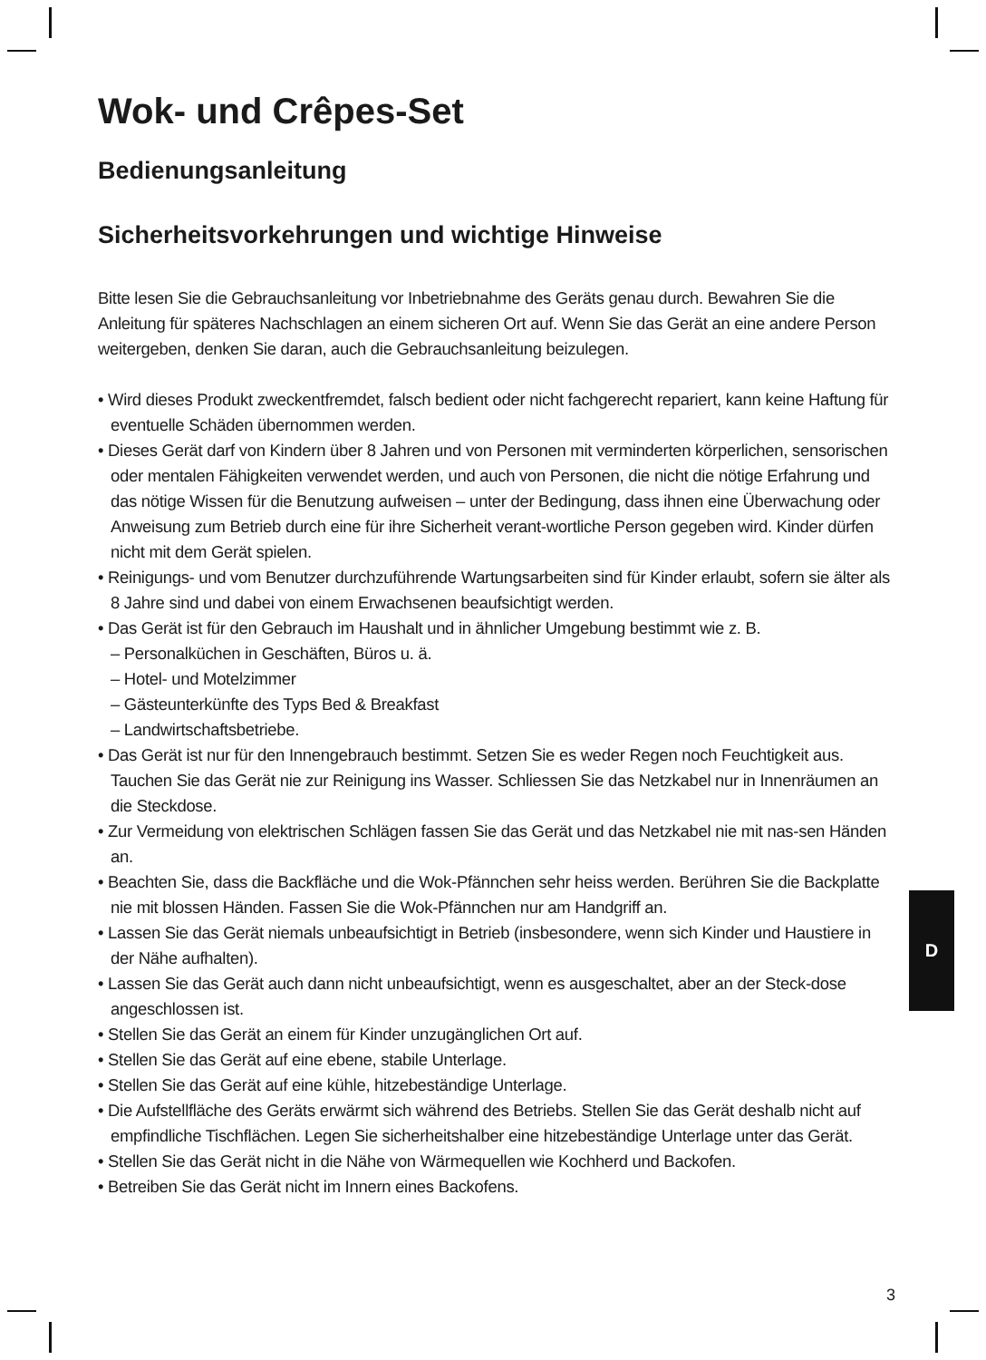Wok- und Crêpes-Set
Bedienungsanleitung
Sicherheitsvorkehrungen und wichtige Hinweise
Bitte lesen Sie die Gebrauchsanleitung vor Inbetriebnahme des Geräts genau durch. Bewahren Sie die Anleitung für späteres Nachschlagen an einem sicheren Ort auf. Wenn Sie das Gerät an eine andere Person weitergeben, denken Sie daran, auch die Gebrauchsanleitung beizulegen.
• Wird dieses Produkt zweckentfremdet, falsch bedient oder nicht fachgerecht repariert, kann keine Haftung für eventuelle Schäden übernommen werden.
• Dieses Gerät darf von Kindern über 8 Jahren und von Personen mit verminderten körperlichen, sensorischen oder mentalen Fähigkeiten verwendet werden, und auch von Personen, die nicht die nötige Erfahrung und das nötige Wissen für die Benutzung aufweisen – unter der Bedingung, dass ihnen eine Überwachung oder Anweisung zum Betrieb durch eine für ihre Sicherheit verant-wortliche Person gegeben wird. Kinder dürfen nicht mit dem Gerät spielen.
• Reinigungs- und vom Benutzer durchzuführende Wartungsarbeiten sind für Kinder erlaubt, sofern sie älter als 8 Jahre sind und dabei von einem Erwachsenen beaufsichtigt werden.
• Das Gerät ist für den Gebrauch im Haushalt und in ähnlicher Umgebung bestimmt wie z. B.
– Personalküchen in Geschäften, Büros u. ä.
– Hotel- und Motelzimmer
– Gästeunterkünfte des Typs Bed & Breakfast
– Landwirtschaftsbetriebe.
• Das Gerät ist nur für den Innengebrauch bestimmt. Setzen Sie es weder Regen noch Feuchtigkeit aus. Tauchen Sie das Gerät nie zur Reinigung ins Wasser. Schliessen Sie das Netzkabel nur in Innenräumen an die Steckdose.
• Zur Vermeidung von elektrischen Schlägen fassen Sie das Gerät und das Netzkabel nie mit nas-sen Händen an.
• Beachten Sie, dass die Backfläche und die Wok-Pfännchen sehr heiss werden. Berühren Sie die Backplatte nie mit blossen Händen. Fassen Sie die Wok-Pfännchen nur am Handgriff an.
• Lassen Sie das Gerät niemals unbeaufsichtigt in Betrieb (insbesondere, wenn sich Kinder und Haustiere in der Nähe aufhalten).
• Lassen Sie das Gerät auch dann nicht unbeaufsichtigt, wenn es ausgeschaltet, aber an der Steck-dose angeschlossen ist.
• Stellen Sie das Gerät an einem für Kinder unzugänglichen Ort auf.
• Stellen Sie das Gerät auf eine ebene, stabile Unterlage.
• Stellen Sie das Gerät auf eine kühle, hitzebeständige Unterlage.
• Die Aufstellfläche des Geräts erwärmt sich während des Betriebs. Stellen Sie das Gerät deshalb nicht auf empfindliche Tischflächen. Legen Sie sicherheitshalber eine hitzebeständige Unterlage unter das Gerät.
• Stellen Sie das Gerät nicht in die Nähe von Wärmequellen wie Kochherd und Backofen.
• Betreiben Sie das Gerät nicht im Innern eines Backofens.
D
3